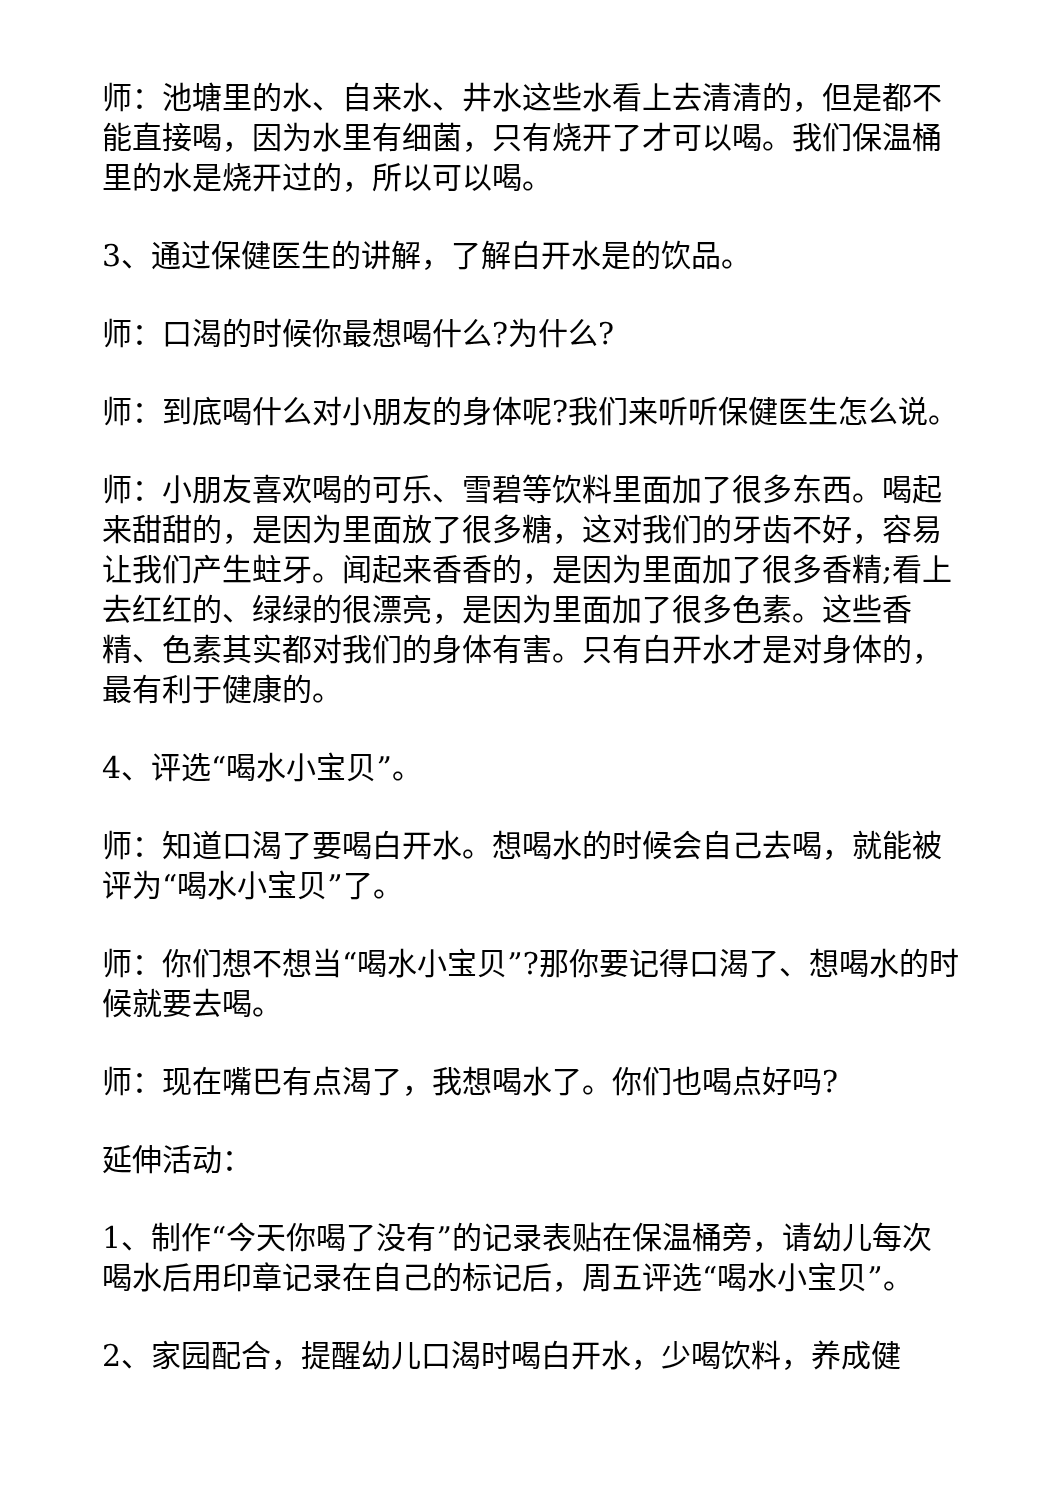师：池塘里的水、自来水、井水这些水看上去清清的，但是都不能直接喝，因为水里有细菌，只有烧开了才可以喝。我们保温桶里的水是烧开过的，所以可以喝。
3、通过保健医生的讲解，了解白开水是的饮品。
师：口渴的时候你最想喝什么?为什么?
师：到底喝什么对小朋友的身体呢?我们来听听保健医生怎么说。
师：小朋友喜欢喝的可乐、雪碧等饮料里面加了很多东西。喝起来甜甜的，是因为里面放了很多糖，这对我们的牙齿不好，容易让我们产生蛀牙。闻起来香香的，是因为里面加了很多香精;看上去红红的、绿绿的很漂亮，是因为里面加了很多色素。这些香精、色素其实都对我们的身体有害。只有白开水才是对身体的，最有利于健康的。
4、评选“喝水小宝贝”。
师：知道口渴了要喝白开水。想喝水的时候会自己去喝，就能被评为“喝水小宝贝”了。
师：你们想不想当“喝水小宝贝”?那你要记得口渴了、想喝水的时候就要去喝。
师：现在嘴巴有点渴了，我想喝水了。你们也喝点好吗?
延伸活动：
1、制作“今天你喝了没有”的记录表贴在保温桶旁，请幼儿每次喝水后用印章记录在自己的标记后，周五评选“喝水小宝贝”。
2、家园配合，提醒幼儿口渴时喝白开水，少喝饮料，养成健